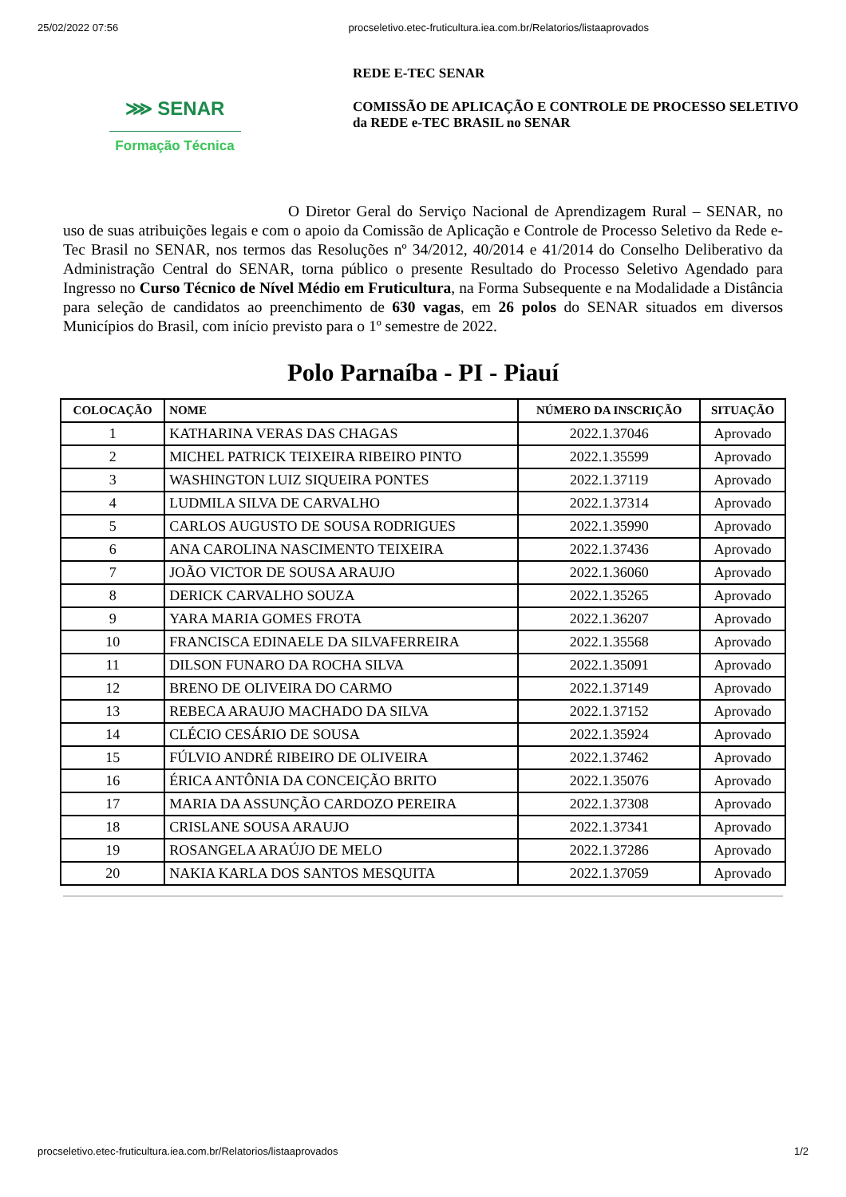25/02/2022 07:56 procseletivo.etec-fruticultura.iea.com.br/Relatorios/listaaprovados
⋙ SENAR
Formação Técnica
REDE E-TEC SENAR
COMISSÃO DE APLICAÇÃO E CONTROLE DE PROCESSO SELETIVO
da REDE e-TEC BRASIL no SENAR
O Diretor Geral do Serviço Nacional de Aprendizagem Rural – SENAR, no uso de suas atribuições legais e com o apoio da Comissão de Aplicação e Controle de Processo Seletivo da Rede e-Tec Brasil no SENAR, nos termos das Resoluções nº 34/2012, 40/2014 e 41/2014 do Conselho Deliberativo da Administração Central do SENAR, torna público o presente Resultado do Processo Seletivo Agendado para Ingresso no Curso Técnico de Nível Médio em Fruticultura, na Forma Subsequente e na Modalidade a Distância para seleção de candidatos ao preenchimento de 630 vagas, em 26 polos do SENAR situados em diversos Municípios do Brasil, com início previsto para o 1º semestre de 2022.
Polo Parnaíba - PI - Piauí
| COLOCAÇÃO | NOME | NÚMERO DA INSCRIÇÃO | SITUAÇÃO |
| --- | --- | --- | --- |
| 1 | KATHARINA VERAS DAS CHAGAS | 2022.1.37046 | Aprovado |
| 2 | MICHEL PATRICK TEIXEIRA RIBEIRO PINTO | 2022.1.35599 | Aprovado |
| 3 | WASHINGTON LUIZ SIQUEIRA PONTES | 2022.1.37119 | Aprovado |
| 4 | LUDMILA SILVA DE CARVALHO | 2022.1.37314 | Aprovado |
| 5 | CARLOS AUGUSTO DE SOUSA RODRIGUES | 2022.1.35990 | Aprovado |
| 6 | ANA CAROLINA NASCIMENTO TEIXEIRA | 2022.1.37436 | Aprovado |
| 7 | JOÃO VICTOR DE SOUSA ARAUJO | 2022.1.36060 | Aprovado |
| 8 | DERICK CARVALHO SOUZA | 2022.1.35265 | Aprovado |
| 9 | YARA MARIA GOMES FROTA | 2022.1.36207 | Aprovado |
| 10 | FRANCISCA EDINAELE DA SILVAFERREIRA | 2022.1.35568 | Aprovado |
| 11 | DILSON FUNARO DA ROCHA SILVA | 2022.1.35091 | Aprovado |
| 12 | BRENO DE OLIVEIRA DO CARMO | 2022.1.37149 | Aprovado |
| 13 | REBECA ARAUJO MACHADO DA SILVA | 2022.1.37152 | Aprovado |
| 14 | CLÉCIO CESÁRIO DE SOUSA | 2022.1.35924 | Aprovado |
| 15 | FÚLVIO ANDRÉ RIBEIRO DE OLIVEIRA | 2022.1.37462 | Aprovado |
| 16 | ÉRICA ANTÔNIA DA CONCEIÇÃO BRITO | 2022.1.35076 | Aprovado |
| 17 | MARIA DA ASSUNÇÃO CARDOZO PEREIRA | 2022.1.37308 | Aprovado |
| 18 | CRISLANE SOUSA ARAUJO | 2022.1.37341 | Aprovado |
| 19 | ROSANGELA ARAÚJO DE MELO | 2022.1.37286 | Aprovado |
| 20 | NAKIA KARLA DOS SANTOS MESQUITA | 2022.1.37059 | Aprovado |
procseletivo.etec-fruticultura.iea.com.br/Relatorios/listaaprovados 1/2